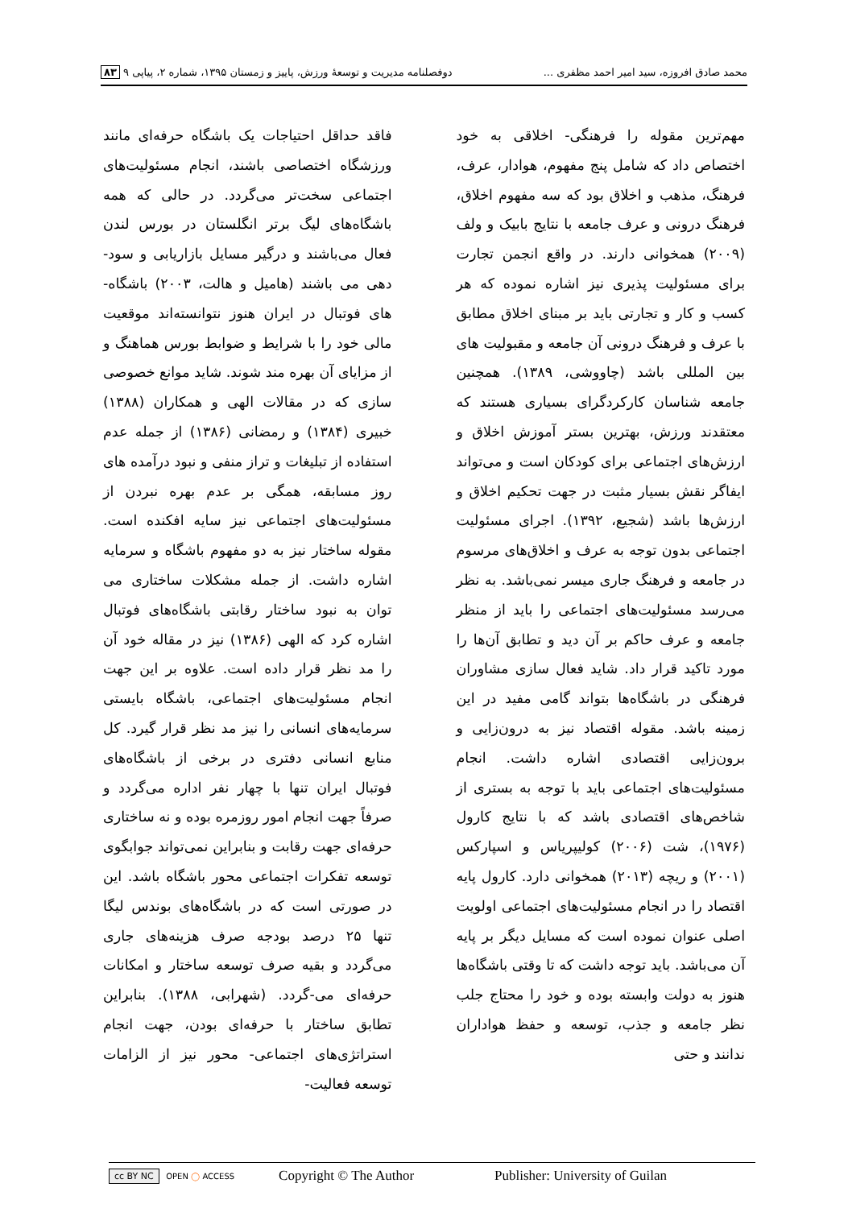محمد صادق افروزه، سید امیر احمد مظفری ... دوفصلنامه مدیریت و توسعهٔ ورزش، پاییز و زمستان ۱۳۹۵، شماره ۲، پیاپی ۹ ۸۳
مهم‌ترین مقوله را فرهنگی- اخلاقی به خود اختصاص داد که شامل پنج مفهوم، هوادار، عرف، فرهنگ، مذهب و اخلاق بود که سه مفهوم اخلاق، فرهنگ درونی و عرف جامعه با نتایج بابیک و ولف (۲۰۰۹) همخوانی دارند. در واقع انجمن تجارت برای مسئولیت پذیری نیز اشاره نموده که هر کسب و کار و تجارتی باید بر مبنای اخلاق مطابق با عرف و فرهنگ درونی آن جامعه و مقبولیت های بین المللی باشد (چاووشی، ۱۳۸۹). همچنین جامعه شناسان کارکردگرای بسیاری هستند که معتقدند ورزش، بهترین بستر آموزش اخلاق و ارزش‌های اجتماعی برای کودکان است و می‌تواند ایفاگر نقش بسیار مثبت در جهت تحکیم اخلاق و ارزش‌ها باشد (شجیع، ۱۳۹۲). اجرای مسئولیت اجتماعی بدون توجه به عرف و اخلاق‌های مرسوم در جامعه و فرهنگ جاری میسر نمی‌باشد. به نظر می‌رسد مسئولیت‌های اجتماعی را باید از منظر جامعه و عرف حاکم بر آن دید و تطابق آن‌ها را مورد تاکید قرار داد. شاید فعال سازی مشاوران فرهنگی در باشگاه‌ها بتواند گامی مفید در این زمینه باشد. مقوله اقتصاد نیز به درون‌زایی و برون‌زایی اقتصادی اشاره داشت. انجام مسئولیت‌های اجتماعی باید با توجه به بستری از شاخص‌های اقتصادی باشد که با نتایج کارول (۱۹۷۶)، شت (۲۰۰۶) کولیپریاس و اسپارکس (۲۰۰۱) و ریچه (۲۰۱۳) همخوانی دارد. کارول پایه اقتصاد را در انجام مسئولیت‌های اجتماعی اولویت اصلی عنوان نموده است که مسایل دیگر بر پایه آن می‌باشد. باید توجه داشت که تا وقتی باشگاه‌ها هنوز به دولت وابسته بوده و خود را محتاج جلب نظر جامعه و جذب، توسعه و حفظ هواداران ندانند و حتی
فاقد حداقل احتیاجات یک باشگاه حرفه‌ای مانند ورزشگاه اختصاصی باشند، انجام مسئولیت‌های اجتماعی سخت‌تر می‌گردد. در حالی که همه باشگاه‌های لیگ برتر انگلستان در بورس لندن فعال می‌باشند و درگیر مسایل بازاریابی و سود-دهی می باشند (هامیل و هالت، ۲۰۰۳) باشگاه-های فوتبال در ایران هنوز نتوانسته‌اند موقعیت مالی خود را با شرایط و ضوابط بورس هماهنگ و از مزایای آن بهره مند شوند. شاید موانع خصوصی سازی که در مقالات الهی و همکاران (۱۳۸۸) خبیری (۱۳۸۴) و رمضانی (۱۳۸۶) از جمله عدم استفاده از تبلیغات و تراز منفی و نبود درآمده های روز مسابقه، همگی بر عدم بهره نبردن از مسئولیت‌های اجتماعی نیز سایه افکنده است. مقوله ساختار نیز به دو مفهوم باشگاه و سرمایه اشاره داشت. از جمله مشکلات ساختاری می توان به نبود ساختار رقابتی باشگاه‌های فوتبال اشاره کرد که الهی (۱۳۸۶) نیز در مقاله خود آن را مد نظر قرار داده است. علاوه بر این جهت انجام مسئولیت‌های اجتماعی، باشگاه بایستی سرمایه‌های انسانی را نیز مد نظر قرار گیرد. کل منابع انسانی دفتری در برخی از باشگاه‌های فوتبال ایران تنها با چهار نفر اداره می‌گردد و صرفاً جهت انجام امور روزمره بوده و نه ساختاری حرفه‌ای جهت رقابت و بنابراین نمی‌تواند جوابگوی توسعه تفکرات اجتماعی محور باشگاه باشد. این در صورتی است که در باشگاه‌های بوندس لیگا تنها ۲۵ درصد بودجه صرف هزینه‌های جاری می‌گردد و بقیه صرف توسعه ساختار و امکانات حرفه‌ای می-گردد. (شهرابی، ۱۳۸۸). بنابراین تطابق ساختار با حرفه‌ای بودن، جهت انجام استراتژی‌های اجتماعی- محور نیز از الزامات توسعه فعالیت-
cc BY NC OPEN ◯ ACCESS Copyright © The Author Publisher: University of Guilan